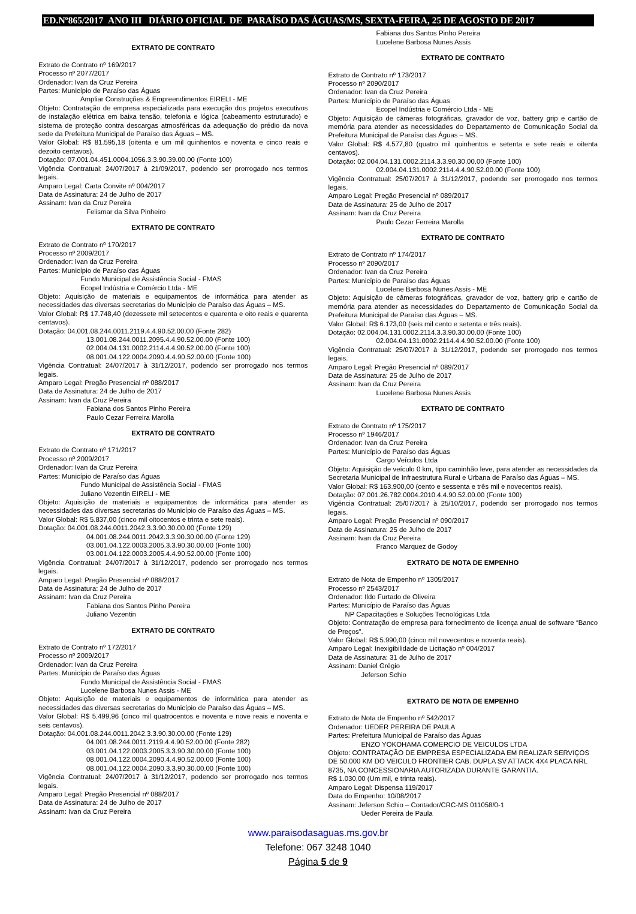ED.Nº865/2017 ANO III DIÁRIO OFICIAL DE PARAÍSO DAS ÁGUAS/MS, SEXTA-FEIRA, 25 DE AGOSTO DE 2017
EXTRATO DE CONTRATO
Extrato de Contrato nº 169/2017
Processo nº 2077/2017
Ordenador: Ivan da Cruz Pereira
Partes: Município de Paraíso das Águas
Ampliar Construções & Empreendimentos EIRELI - ME
Objeto: Contratação de empresa especializada para execução dos projetos executivos de instalação elétrica em baixa tensão, telefonia e lógica (cabeamento estruturado) e sistema de proteção contra descargas atmosféricas da adequação do prédio da nova sede da Prefeitura Municipal de Paraíso das Águas – MS.
Valor Global: R$ 81.595,18 (oitenta e um mil quinhentos e noventa e cinco reais e dezoito centavos).
Dotação: 07.001.04.451.0004.1056.3.3.90.39.00.00 (Fonte 100)
Vigência Contratual: 24/07/2017 à 21/09/2017, podendo ser prorrogado nos termos legais.
Amparo Legal: Carta Convite nº 004/2017
Data de Assinatura: 24 de Julho de 2017
Assinam: Ivan da Cruz Pereira
Felismar da Silva Pinheiro
EXTRATO DE CONTRATO
Extrato de Contrato nº 170/2017
Processo nº 2009/2017
Ordenador: Ivan da Cruz Pereira
Partes: Município de Paraíso das Águas
Fundo Municipal de Assistência Social - FMAS
Ecopel Indústria e Comércio Ltda - ME
Objeto: Aquisição de materiais e equipamentos de informática para atender as necessidades das diversas secretarias do Município de Paraíso das Águas – MS.
Valor Global: R$ 17.748,40 (dezessete mil setecentos e quarenta e oito reais e quarenta centavos).
Dotação: 04.001.08.244.0011.2119.4.4.90.52.00.00 (Fonte 282)
13.001.08.244.0011.2095.4.4.90.52.00.00 (Fonte 100)
02.004.04.131.0002.2114.4.4.90.52.00.00 (Fonte 100)
08.001.04.122.0004.2090.4.4.90.52.00.00 (Fonte 100)
Vigência Contratual: 24/07/2017 à 31/12/2017, podendo ser prorrogado nos termos legais.
Amparo Legal: Pregão Presencial nº 088/2017
Data de Assinatura: 24 de Julho de 2017
Assinam: Ivan da Cruz Pereira
Fabiana dos Santos Pinho Pereira
Paulo Cezar Ferreira Marolla
EXTRATO DE CONTRATO
Extrato de Contrato nº 171/2017
Processo nº 2009/2017
Ordenador: Ivan da Cruz Pereira
Partes: Município de Paraíso das Águas
Fundo Municipal de Assistência Social - FMAS
Juliano Vezentin EIRELI - ME
Objeto: Aquisição de materiais e equipamentos de informática para atender as necessidades das diversas secretarias do Município de Paraíso das Águas – MS.
Valor Global: R$ 5.837,00 (cinco mil oitocentos e trinta e sete reais).
Dotação: 04.001.08.244.0011.2042.3.3.90.30.00.00 (Fonte 129)
04.001.08.244.0011.2042.3.3.90.30.00.00 (Fonte 129)
03.001.04.122.0003.2005.3.3.90.30.00.00 (Fonte 100)
03.001.04.122.0003.2005.4.4.90.52.00.00 (Fonte 100)
Vigência Contratual: 24/07/2017 à 31/12/2017, podendo ser prorrogado nos termos legais.
Amparo Legal: Pregão Presencial nº 088/2017
Data de Assinatura: 24 de Julho de 2017
Assinam: Ivan da Cruz Pereira
Fabiana dos Santos Pinho Pereira
Juliano Vezentin
EXTRATO DE CONTRATO
Extrato de Contrato nº 172/2017
Processo nº 2009/2017
Ordenador: Ivan da Cruz Pereira
Partes: Município de Paraíso das Águas
Fundo Municipal de Assistência Social - FMAS
Lucelene Barbosa Nunes Assis - ME
Objeto: Aquisição de materiais e equipamentos de informática para atender as necessidades das diversas secretarias do Município de Paraíso das Águas – MS.
Valor Global: R$ 5.499,96 (cinco mil quatrocentos e noventa e nove reais e noventa e seis centavos).
Dotação: 04.001.08.244.0011.2042.3.3.90.30.00.00 (Fonte 129)
04.001.08.244.0011.2119.4.4.90.52.00.00 (Fonte 282)
03.001.04.122.0003.2005.3.3.90.30.00.00 (Fonte 100)
08.001.04.122.0004.2090.4.4.90.52.00.00 (Fonte 100)
08.001.04.122.0004.2090.3.3.90.30.00.00 (Fonte 100)
Vigência Contratual: 24/07/2017 à 31/12/2017, podendo ser prorrogado nos termos legais.
Amparo Legal: Pregão Presencial nº 088/2017
Data de Assinatura: 24 de Julho de 2017
Assinam: Ivan da Cruz Pereira
Fabiana dos Santos Pinho Pereira
Lucelene Barbosa Nunes Assis
EXTRATO DE CONTRATO
Extrato de Contrato nº 173/2017
Processo nº 2090/2017
Ordenador: Ivan da Cruz Pereira
Partes: Município de Paraíso das Águas
Ecopel Indústria e Comércio Ltda - ME
Objeto: Aquisição de câmeras fotográficas, gravador de voz, battery grip e cartão de memória para atender as necessidades do Departamento de Comunicação Social da Prefeitura Municipal de Paraíso das Águas – MS.
Valor Global: R$ 4.577,80 (quatro mil quinhentos e setenta e sete reais e oitenta centavos).
Dotação: 02.004.04.131.0002.2114.3.3.90.30.00.00 (Fonte 100)
02.004.04.131.0002.2114.4.4.90.52.00.00 (Fonte 100)
Vigência Contratual: 25/07/2017 à 31/12/2017, podendo ser prorrogado nos termos legais.
Amparo Legal: Pregão Presencial nº 089/2017
Data de Assinatura: 25 de Julho de 2017
Assinam: Ivan da Cruz Pereira
Paulo Cezar Ferreira Marolla
EXTRATO DE CONTRATO
Extrato de Contrato nº 174/2017
Processo nº 2090/2017
Ordenador: Ivan da Cruz Pereira
Partes: Município de Paraíso das Águas
Lucelene Barbosa Nunes Assis - ME
Objeto: Aquisição de câmeras fotográficas, gravador de voz, battery grip e cartão de memória para atender as necessidades do Departamento de Comunicação Social da Prefeitura Municipal de Paraíso das Águas – MS.
Valor Global: R$ 6.173,00 (seis mil cento e setenta e três reais).
Dotação: 02.004.04.131.0002.2114.3.3.90.30.00.00 (Fonte 100)
02.004.04.131.0002.2114.4.4.90.52.00.00 (Fonte 100)
Vigência Contratual: 25/07/2017 à 31/12/2017, podendo ser prorrogado nos termos legais.
Amparo Legal: Pregão Presencial nº 089/2017
Data de Assinatura: 25 de Julho de 2017
Assinam: Ivan da Cruz Pereira
Lucelene Barbosa Nunes Assis
EXTRATO DE CONTRATO
Extrato de Contrato nº 175/2017
Processo nº 1946/2017
Ordenador: Ivan da Cruz Pereira
Partes: Município de Paraíso das Águas
Cargo Veículos Ltda
Objeto: Aquisição de veículo 0 km, tipo caminhão leve, para atender as necessidades da Secretaria Municipal de Infraestrutura Rural e Urbana de Paraíso das Águas – MS.
Valor Global: R$ 163.900,00 (cento e sessenta e três mil e novecentos reais).
Dotação: 07.001.26.782.0004.2010.4.4.90.52.00.00 (Fonte 100)
Vigência Contratual: 25/07/2017 à 25/10/2017, podendo ser prorrogado nos termos legais.
Amparo Legal: Pregão Presencial nº 090/2017
Data de Assinatura: 25 de Julho de 2017
Assinam: Ivan da Cruz Pereira
Franco Marquez de Godoy
EXTRATO DE NOTA DE EMPENHO
Extrato de Nota de Empenho nº 1305/2017
Processo nº 2543/2017
Ordenador: Ildo Furtado de Oliveira
Partes: Município de Paraíso das Águas
NP Capacitações e Soluções Tecnológicas Ltda
Objeto: Contratação de empresa para fornecimento de licença anual de software “Banco de Preços”.
Valor Global: R$ 5.990,00 (cinco mil novecentos e noventa reais).
Amparo Legal: Inexigibilidade de Licitação nº 004/2017
Data de Assinatura: 31 de Julho de 2017
Assinam: Daniel Grégio
Jeferson Schio
EXTRATO DE NOTA DE EMPENHO
Extrato de Nota de Empenho nº 542/2017
Ordenador: UEDER PEREIRA DE PAULA
Partes: Prefeitura Municipal de Paraíso das Águas
ENZO YOKOHAMA COMERCIO DE VEICULOS LTDA
Objeto: CONTRATAÇÃO DE EMPRESA ESPECIALIZADA EM REALIZAR SERVIÇOS DE 50.000 KM DO VEICULO FRONTIER CAB. DUPLA SV ATTACK 4X4 PLACA NRL 8735, NA CONCESSIONARIA AUTORIZADA DURANTE GARANTIA.
R$ 1.030,00 (Um mil, e trinta reais).
Amparo Legal: Dispensa 119/2017
Data do Empenho: 10/08/2017
Assinam: Jeferson Schio – Contador/CRC-MS 011058/0-1
Ueder Pereira de Paula
www.paraisodasaguas.ms.gov.br
Telefone: 067 3248 1040
Página 5 de 9